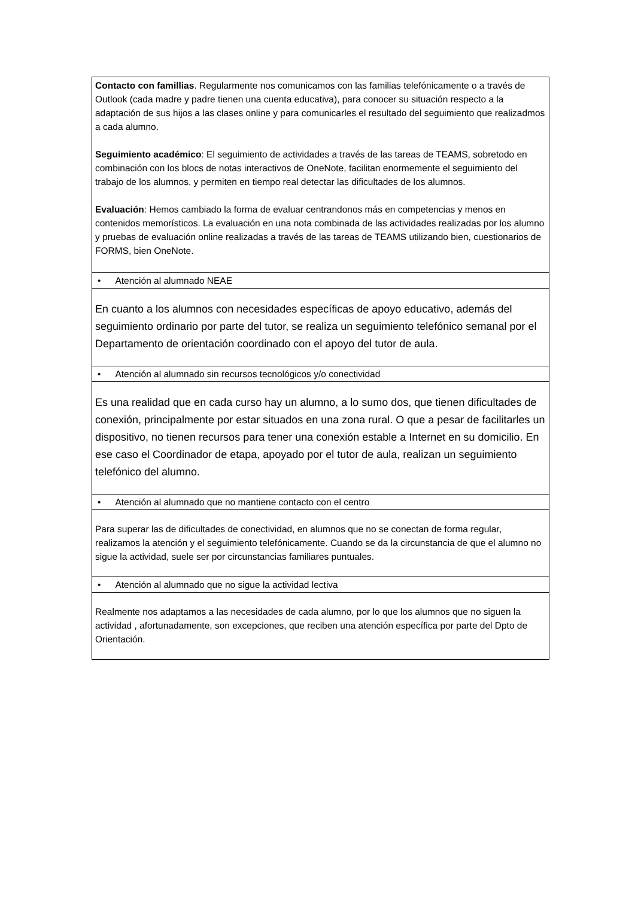| Contacto con famillias . Regularmente nos comunicamos con las familias telefónicamente o a través de Outlook (cada madre y padre tienen una cuenta educativa), para conocer su situación respecto a la adaptación de sus hijos a las clases online y para comunicarles el resultado del seguimiento que realizadmos a cada alumno. Seguimiento académico : El seguimiento de actividades a través de las tareas de TEAMS, sobretodo en combinación con los blocs de notas interactivos de OneNote, facilitan enormemente el seguimiento del trabajo de los alumnos, y permiten en tiempo real detectar las dificultades de los alumnos. Evaluación : Hemos cambiado la forma de evaluar centrandonos más en competencias y menos en contenidos memorísticos. La evaluación en una nota combinada de las actividades realizadas por los alumno y pruebas de evaluación online realizadas a través de las tareas de TEAMS utilizando bien, cuestionarios de FORMS, bien OneNote. |
| • Atención al alumnado NEAE |
| En cuanto a los alumnos con necesidades específicas de apoyo educativo, además del seguimiento ordinario por parte del tutor, se realiza un seguimiento telefónico semanal por el Departamento de orientación coordinado con el apoyo del tutor de aula. |
| • Atención al alumnado sin recursos tecnológicos y/o conectividad |
| Es una realidad que en cada curso hay un alumno, a lo sumo dos, que tienen dificultades de conexión, principalmente por estar situados en una zona rural. O que a pesar de facilitarles un dispositivo, no tienen recursos para tener una conexión estable a Internet en su domicilio. En ese caso el Coordinador de etapa, apoyado por el tutor de aula, realizan un seguimiento telefónico del alumno. |
| • Atención al alumnado que no mantiene contacto con el centro |
| Para superar las de dificultades de conectividad, en alumnos que no se conectan de forma regular, realizamos la atención y el seguimiento telefónicamente. Cuando se da la circunstancia de que el alumno no sigue la actividad, suele ser por circunstancias familiares puntuales. |
| • Atención al alumnado que no sigue la actividad lectiva |
| Realmente nos adaptamos a las necesidades de cada alumno, por lo que los alumnos que no siguen la actividad , afortunadamente, son excepciones, que reciben una atención específica por parte del Dpto de Orientación. |